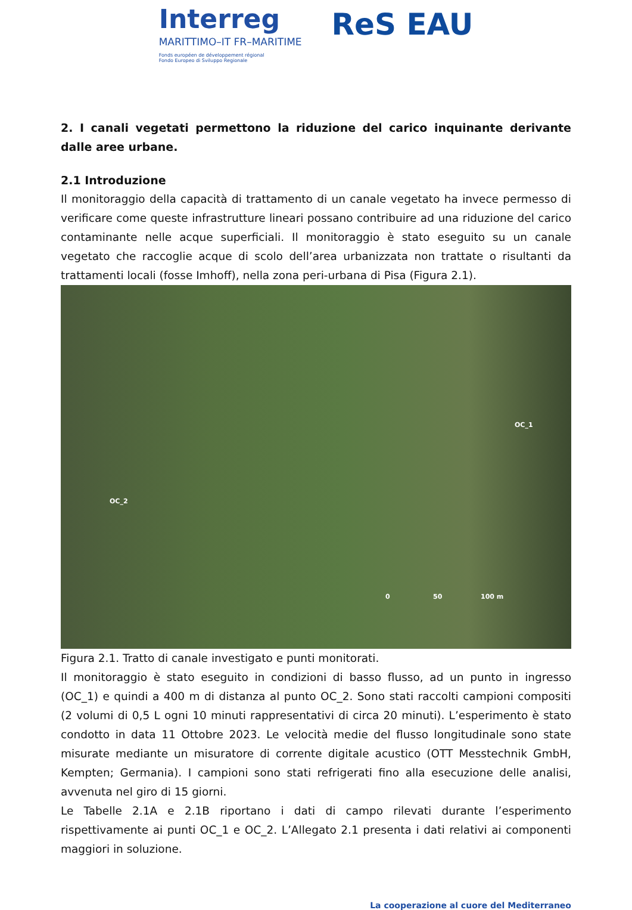Interreg
MARITTIMO–IT FR–MARITIME
Fonds européen de développement régional
Fondo Europeo di Sviluppo Regionale
ReS EAU
2. I canali vegetati permettono la riduzione del carico inquinante derivante dalle aree urbane.
2.1 Introduzione
Il monitoraggio della capacità di trattamento di un canale vegetato ha invece permesso di verificare come queste infrastrutture lineari possano contribuire ad una riduzione del carico contaminante nelle acque superficiali. Il monitoraggio è stato eseguito su un canale vegetato che raccoglie acque di scolo dell’area urbanizzata non trattate o risultanti da trattamenti locali (fosse Imhoff), nella zona peri-urbana di Pisa (Figura 2.1).
OC_1
OC_2
0 50 100 m
Figura 2.1. Tratto di canale investigato e punti monitorati.
Il monitoraggio è stato eseguito in condizioni di basso flusso, ad un punto in ingresso (OC_1) e quindi a 400 m di distanza al punto OC_2. Sono stati raccolti campioni compositi (2 volumi di 0,5 L ogni 10 minuti rappresentativi di circa 20 minuti). L’esperimento è stato condotto in data 11 Ottobre 2023. Le velocità medie del flusso longitudinale sono state misurate mediante un misuratore di corrente digitale acustico (OTT Messtechnik GmbH, Kempten; Germania). I campioni sono stati refrigerati fino alla esecuzione delle analisi, avvenuta nel giro di 15 giorni.
Le Tabelle 2.1A e 2.1B riportano i dati di campo rilevati durante l’esperimento rispettivamente ai punti OC_1 e OC_2. L’Allegato 2.1 presenta i dati relativi ai componenti maggiori in soluzione.
La cooperazione al cuore del Mediterraneo